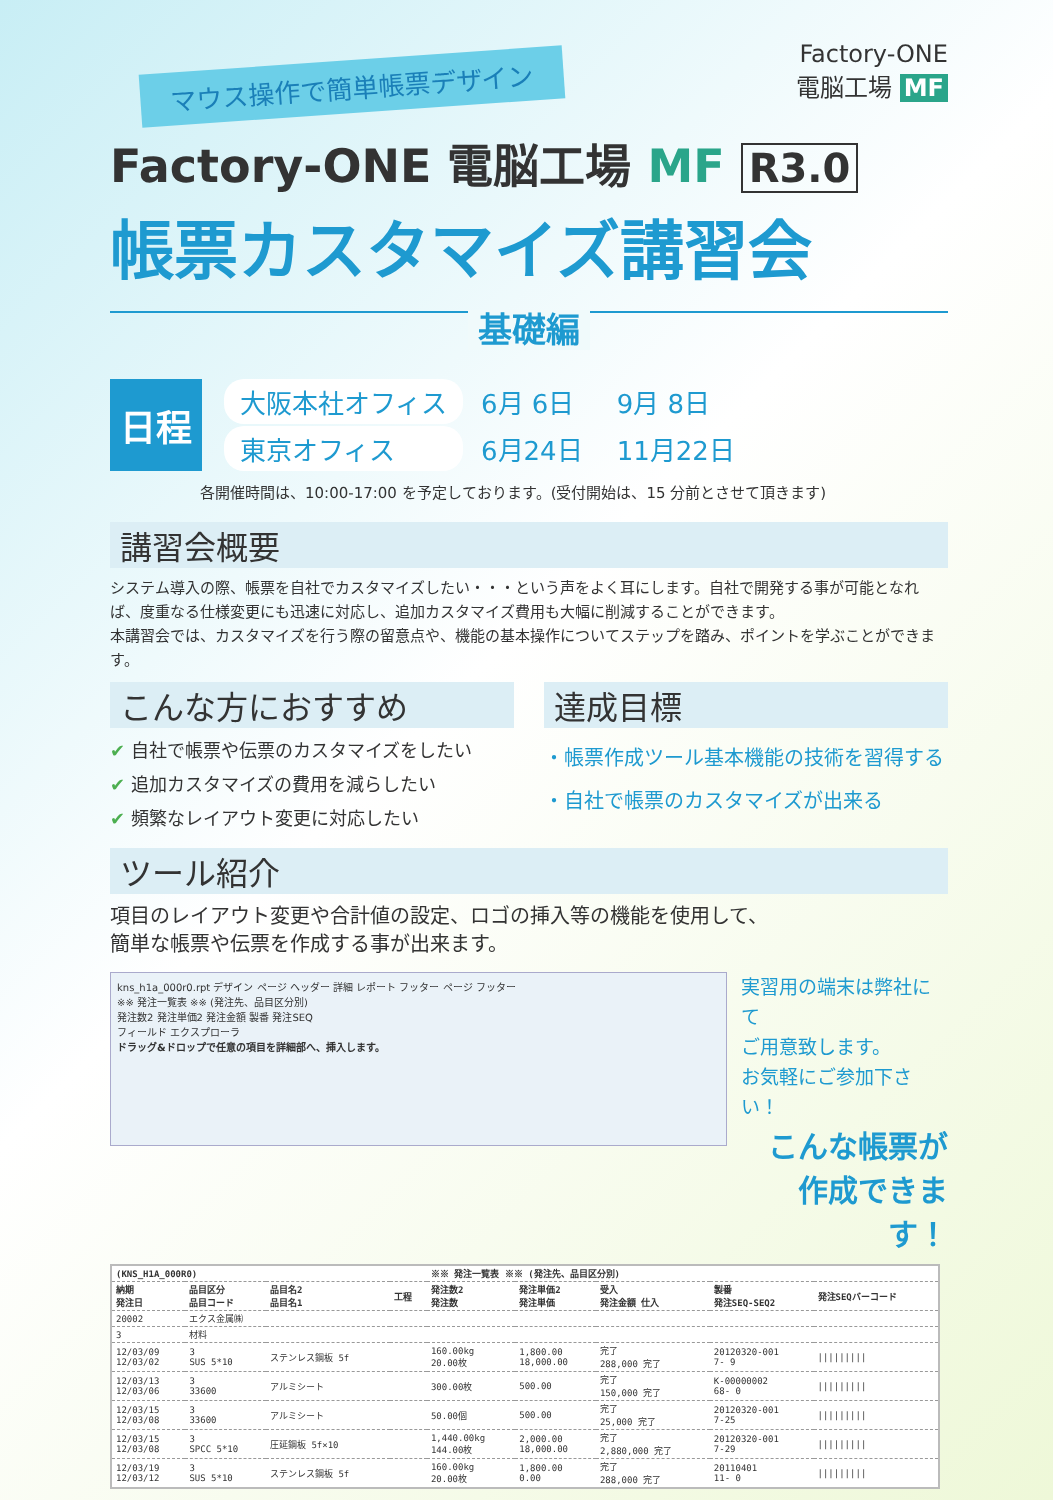Factory-ONE
電脳工場 MF
マウス操作で簡単帳票デザイン
Factory-ONE 電脳工場 MF R3.0
帳票カスタマイズ講習会
基礎編
日程
| 大阪本社オフィス | 6月 6日 | 9月 8日 |
| 東京オフィス | 6月24日 | 11月22日 |
各開催時間は、10:00-17:00 を予定しております。(受付開始は、15 分前とさせて頂きます)
講習会概要
システム導入の際、帳票を自社でカスタマイズしたい・・・という声をよく耳にします。自社で開発する事が可能となれば、度重なる仕様変更にも迅速に対応し、追加カスタマイズ費用も大幅に削減することができます。
本講習会では、カスタマイズを行う際の留意点や、機能の基本操作についてステップを踏み、ポイントを学ぶことができます。
こんな方におすすめ
✔ 自社で帳票や伝票のカスタマイズをしたい
✔ 追加カスタマイズの費用を減らしたい
✔ 頻繁なレイアウト変更に対応したい
達成目標
・帳票作成ツール基本機能の技術を習得する
・自社で帳票のカスタマイズが出来る
ツール紹介
項目のレイアウト変更や合計値の設定、ロゴの挿入等の機能を使用して、
簡単な帳票や伝票を作成する事が出来ます。
kns_h1a_000r0.rpt デザイン ページ ヘッダー 詳細 レポート フッター ページ フッター
※※ 発注一覧表 ※※ (発注先、品目区分別)
発注数2 発注単価2 発注金額 製番 発注SEQ
フィールド エクスプローラ
ドラッグ&ドロップで任意の項目を詳細部へ、挿入します。
実習用の端末は弊社にて
ご用意致します。
お気軽にご参加下さい！
こんな帳票が
作成できます！
| (KNS_H1A_000R0) | | | | ※※ 発注一覧表 ※※ (発注先、品目区分別) | | | | |
| --- | --- | --- | --- | --- | --- | --- | --- | --- |
| 納期 発注日 | 品目区分 品目コード | 品目名2 品目名1 | 工程 | 発注数2 発注数 | 発注単価2 発注単価 | 受入 発注金額 仕入 | 製番 発注SEQ-SEQ2 | 発注SEQバーコード |
| 20002 | エクス金属㈱ | | | | | | | |
| 3 | 材料 | | | | | | | |
| 12/03/09 12/03/02 | 3 SUS 5*10 | ステンレス鋼板 5f | | 160.00kg 20.00枚 | 1,800.00 18,000.00 | 完了 288,000 完了 | 20120320-001 7- 9 | ///////// |
| 12/03/13 12/03/06 | 3 33600 | アルミシート | | 300.00枚 | 500.00 | 完了 150,000 完了 | K-00000002 68- 0 | ///////// |
| 12/03/15 12/03/08 | 3 33600 | アルミシート | | 50.00個 | 500.00 | 完了 25,000 完了 | 20120320-001 7-25 | ///////// |
| 12/03/15 12/03/08 | 3 SPCC 5*10 | 圧延鋼板 5f×10 | | 1,440.00kg 144.00枚 | 2,000.00 18,000.00 | 完了 2,880,000 完了 | 20120320-001 7-29 | ///////// |
| 12/03/19 12/03/12 | 3 SUS 5*10 | ステンレス鋼板 5f | | 160.00kg 20.00枚 | 1,800.00 0.00 | 完了 288,000 完了 | 20110401 11- 0 | ///////// |